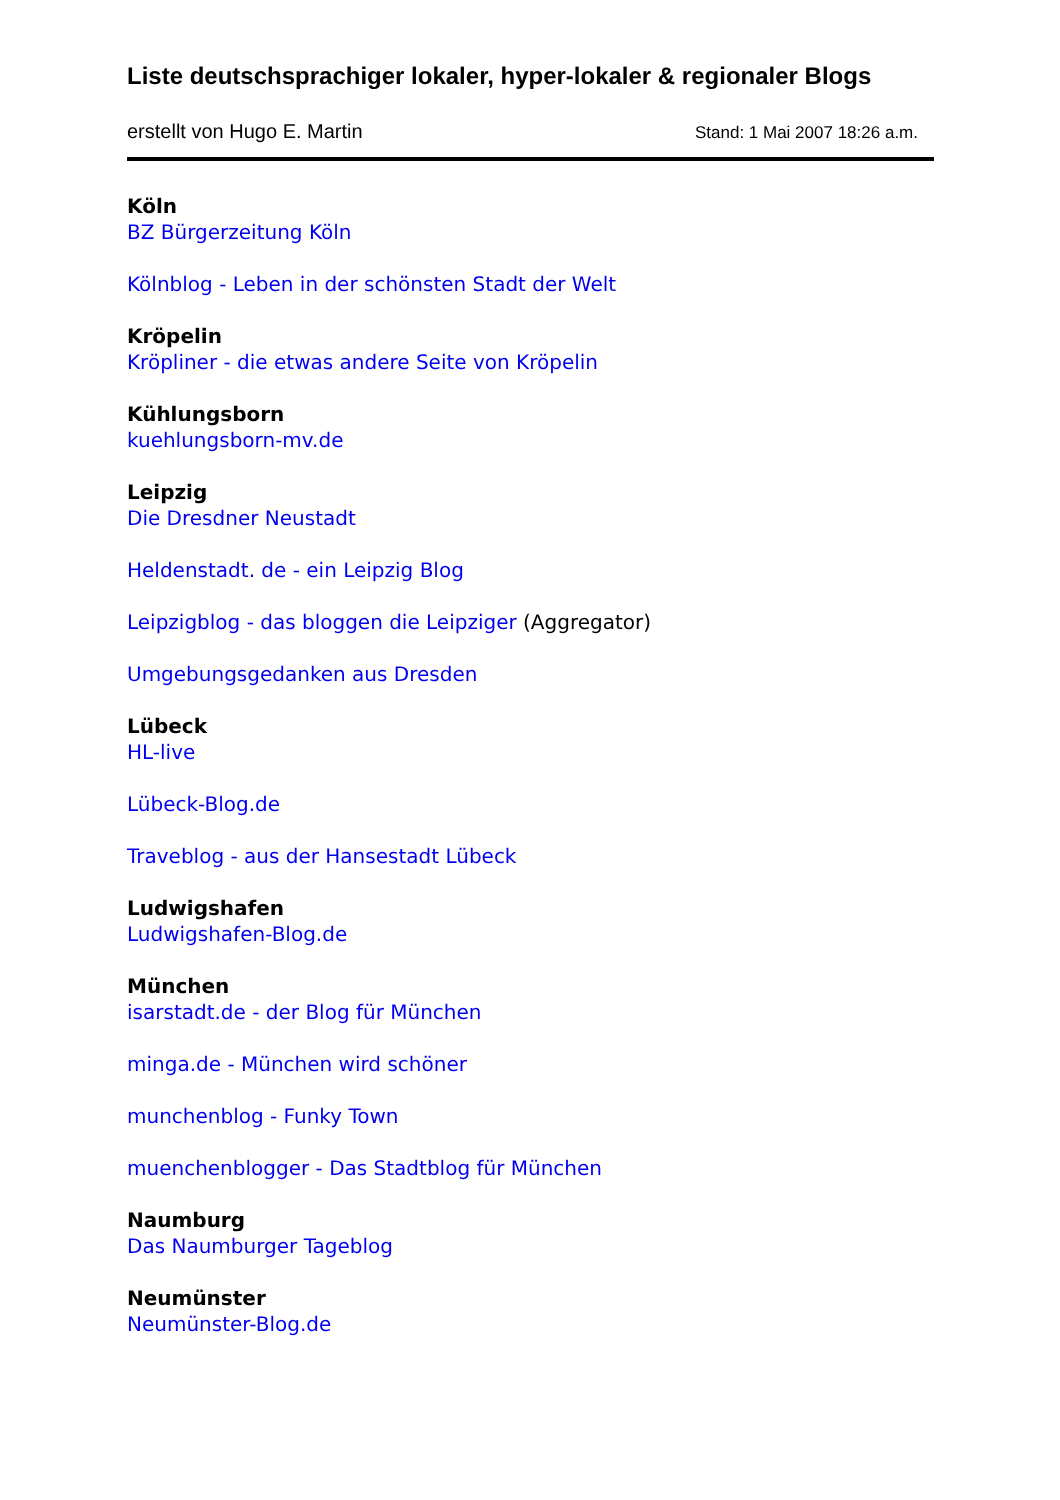Liste deutschsprachiger lokaler, hyper-lokaler & regionaler Blogs
erstellt von Hugo E. Martin Stand: 1 Mai 2007 18:26 a.m.
Köln
BZ Bürgerzeitung Köln
Kölnblog - Leben in der schönsten Stadt der Welt
Kröpelin
Kröpliner - die etwas andere Seite von Kröpelin
Kühlungsborn
kuehlungsborn-mv.de
Leipzig
Die Dresdner Neustadt
Heldenstadt. de - ein Leipzig Blog
Leipzigblog - das bloggen die Leipziger (Aggregator)
Umgebungsgedanken aus Dresden
Lübeck
HL-live
Lübeck-Blog.de
Traveblog - aus der Hansestadt Lübeck
Ludwigshafen
Ludwigshafen-Blog.de
München
isarstadt.de - der Blog für München
minga.de - München wird schöner
munchenblog - Funky Town
muenchenblogger - Das Stadtblog für München
Naumburg
Das Naumburger Tageblog
Neumünster
Neumünster-Blog.de